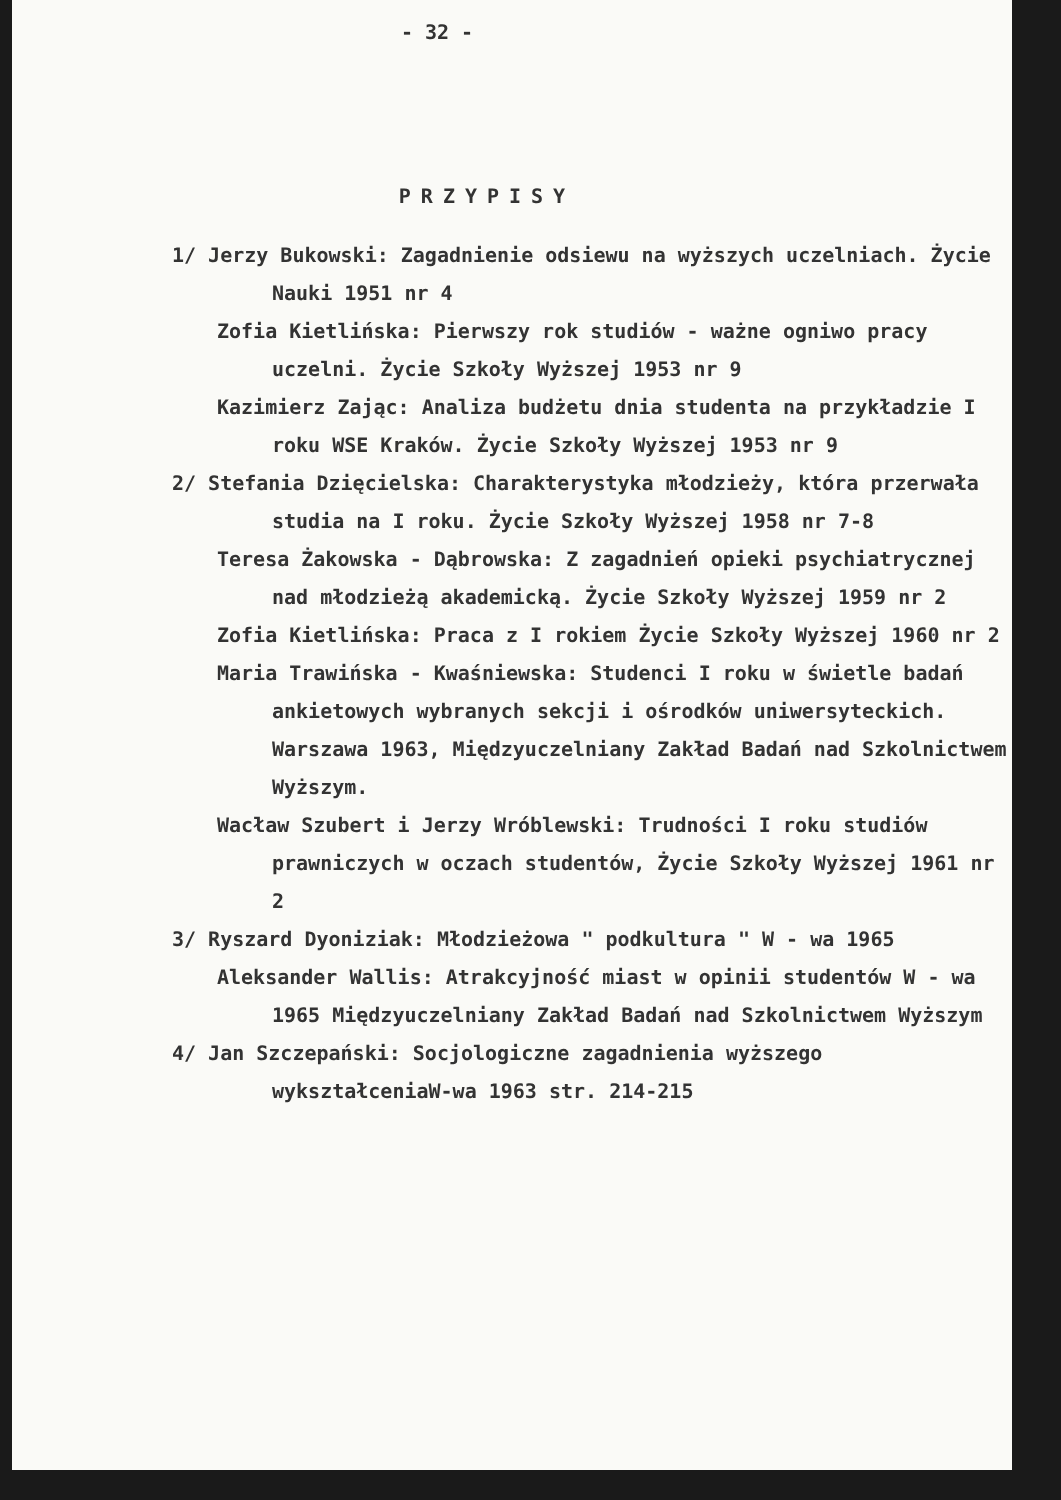- 32 -
PRZYPISY
1/ Jerzy Bukowski: Zagadnienie odsiewu na wyższych uczelniach. Życie Nauki 1951 nr 4
Zofia Kietlińska: Pierwszy rok studiów - ważne ogniwo pracy uczelni. Życie Szkoły Wyższej 1953 nr 9
Kazimierz Zając: Analiza budżetu dnia studenta na przykładzie I roku WSE Kraków. Życie Szkoły Wyższej 1953 nr 9
2/ Stefania Dzięcielska: Charakterystyka młodzieży, która przerwała studia na I roku. Życie Szkoły Wyższej 1958 nr 7-8
Teresa Żakowska - Dąbrowska: Z zagadnień opieki psychiatrycznej nad młodzieżą akademicką. Życie Szkoły Wyższej 1959 nr 2
Zofia Kietlińska: Praca z I rokiem Życie Szkoły Wyższej 1960 nr 2
Maria Trawińska - Kwaśniewska: Studenci I roku w świetle badań ankietowych wybranych sekcji i ośrodków uniwersyteckich. Warszawa 1963, Międzyuczelniany Zakład Badań nad Szkolnictwem Wyższym.
Wacław Szubert i Jerzy Wróblewski: Trudności I roku studiów prawniczych w oczach studentów, Życie Szkoły Wyższej 1961 nr 2
3/ Ryszard Dyoniziak: Młodzieżowa " podkultura " W - wa 1965
Aleksander Wallis: Atrakcyjność miast w opinii studentów W - wa 1965 Międzyuczelniany Zakład Badań nad Szkolnictwem Wyższym
4/ Jan Szczepański: Socjologiczne zagadnienia wyższego wykształceniaW-wa 1963 str. 214-215